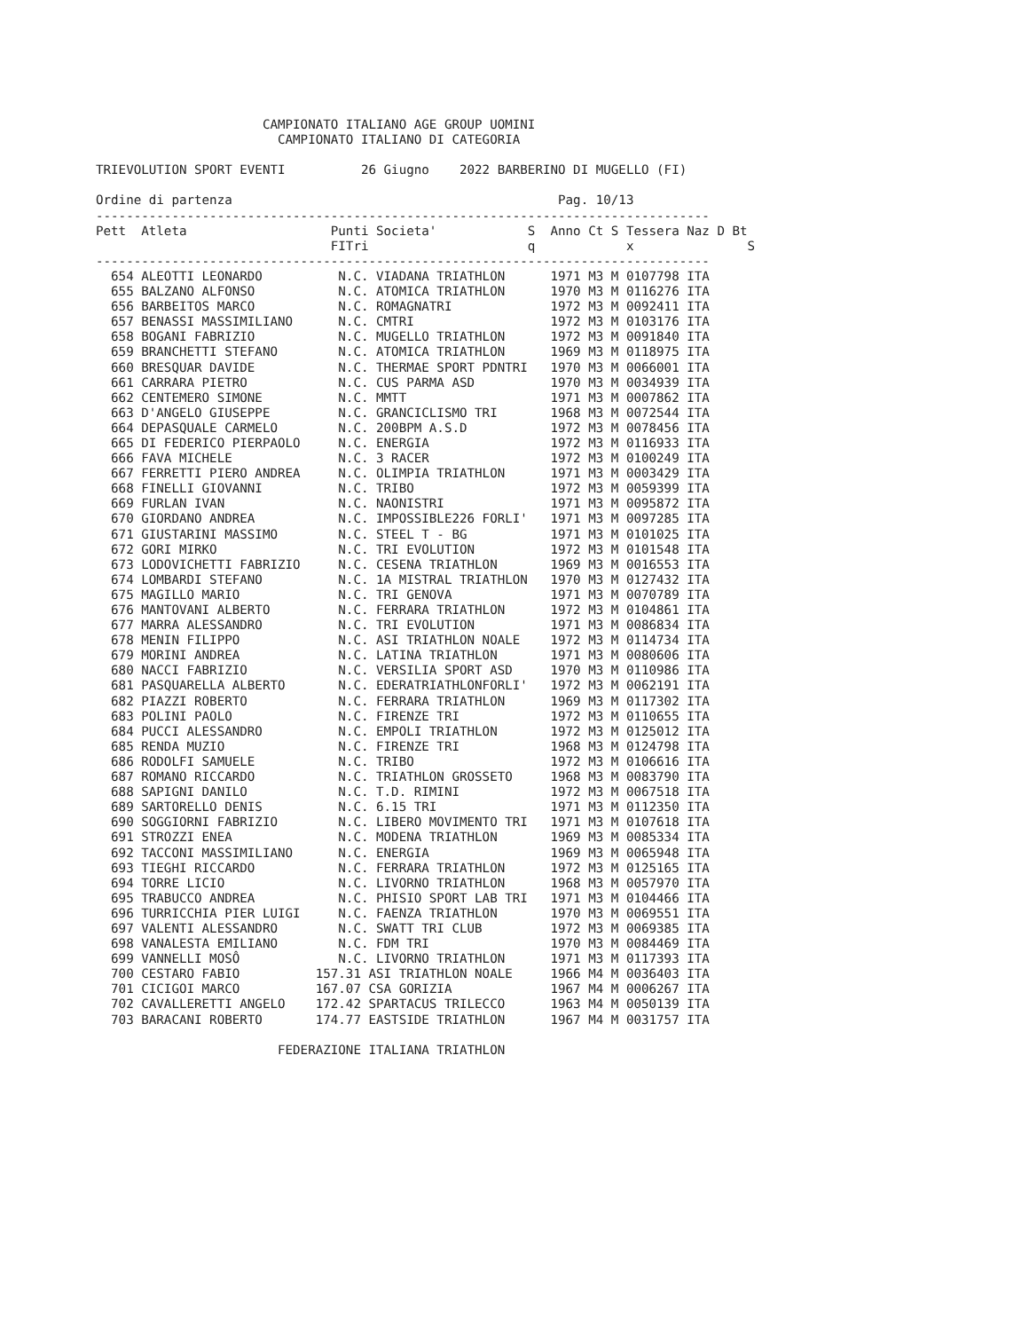CAMPIONATO ITALIANO AGE GROUP UOMINI
                        CAMPIONATO ITALIANO DI CATEGORIA

TRIEVOLUTION SPORT EVENTI          26 Giugno    2022 BARBERINO DI MUGELLO (FI)

Ordine di partenza                                           Pag. 10/13
---------------------------------------------------------------------------------
Pett  Atleta                   Punti Societa'            S  Anno Ct S Tessera Naz D Bt
                               FITri                     q            x               S
---------------------------------------------------------------------------------
  654 ALEOTTI LEONARDO          N.C. VIADANA TRIATHLON      1971 M3 M 0107798 ITA
  655 BALZANO ALFONSO           N.C. ATOMICA TRIATHLON      1970 M3 M 0116276 ITA
  656 BARBEITOS MARCO           N.C. ROMAGNATRI             1972 M3 M 0092411 ITA
  657 BENASSI MASSIMILIANO      N.C. CMTRI                  1972 M3 M 0103176 ITA
  658 BOGANI FABRIZIO           N.C. MUGELLO TRIATHLON      1972 M3 M 0091840 ITA
  659 BRANCHETTI STEFANO        N.C. ATOMICA TRIATHLON      1969 M3 M 0118975 ITA
  660 BRESQUAR DAVIDE           N.C. THERMAE SPORT PDNTRI   1970 M3 M 0066001 ITA
  661 CARRARA PIETRO            N.C. CUS PARMA ASD          1970 M3 M 0034939 ITA
  662 CENTEMERO SIMONE          N.C. MMTT                   1971 M3 M 0007862 ITA
  663 D'ANGELO GIUSEPPE         N.C. GRANCICLISMO TRI       1968 M3 M 0072544 ITA
  664 DEPASQUALE CARMELO        N.C. 200BPM A.S.D           1972 M3 M 0078456 ITA
  665 DI FEDERICO PIERPAOLO     N.C. ENERGIA                1972 M3 M 0116933 ITA
  666 FAVA MICHELE              N.C. 3 RACER                1972 M3 M 0100249 ITA
  667 FERRETTI PIERO ANDREA     N.C. OLIMPIA TRIATHLON      1971 M3 M 0003429 ITA
  668 FINELLI GIOVANNI          N.C. TRIBO                  1972 M3 M 0059399 ITA
  669 FURLAN IVAN               N.C. NAONISTRI              1971 M3 M 0095872 ITA
  670 GIORDANO ANDREA           N.C. IMPOSSIBLE226 FORLI'   1971 M3 M 0097285 ITA
  671 GIUSTARINI MASSIMO        N.C. STEEL T - BG           1971 M3 M 0101025 ITA
  672 GORI MIRKO                N.C. TRI EVOLUTION          1972 M3 M 0101548 ITA
  673 LODOVICHETTI FABRIZIO     N.C. CESENA TRIATHLON       1969 M3 M 0016553 ITA
  674 LOMBARDI STEFANO          N.C. 1A MISTRAL TRIATHLON   1970 M3 M 0127432 ITA
  675 MAGILLO MARIO             N.C. TRI GENOVA             1971 M3 M 0070789 ITA
  676 MANTOVANI ALBERTO         N.C. FERRARA TRIATHLON      1972 M3 M 0104861 ITA
  677 MARRA ALESSANDRO          N.C. TRI EVOLUTION          1971 M3 M 0086834 ITA
  678 MENIN FILIPPO             N.C. ASI TRIATHLON NOALE    1972 M3 M 0114734 ITA
  679 MORINI ANDREA             N.C. LATINA TRIATHLON       1971 M3 M 0080606 ITA
  680 NACCI FABRIZIO            N.C. VERSILIA SPORT ASD     1970 M3 M 0110986 ITA
  681 PASQUARELLA ALBERTO       N.C. EDERATRIATHLONFORLI'   1972 M3 M 0062191 ITA
  682 PIAZZI ROBERTO            N.C. FERRARA TRIATHLON      1969 M3 M 0117302 ITA
  683 POLINI PAOLO              N.C. FIRENZE TRI            1972 M3 M 0110655 ITA
  684 PUCCI ALESSANDRO          N.C. EMPOLI TRIATHLON       1972 M3 M 0125012 ITA
  685 RENDA MUZIO               N.C. FIRENZE TRI            1968 M3 M 0124798 ITA
  686 RODOLFI SAMUELE           N.C. TRIBO                  1972 M3 M 0106616 ITA
  687 ROMANO RICCARDO           N.C. TRIATHLON GROSSETO     1968 M3 M 0083790 ITA
  688 SAPIGNI DANILO            N.C. T.D. RIMINI            1972 M3 M 0067518 ITA
  689 SARTORELLO DENIS          N.C. 6.15 TRI               1971 M3 M 0112350 ITA
  690 SOGGIORNI FABRIZIO        N.C. LIBERO MOVIMENTO TRI   1971 M3 M 0107618 ITA
  691 STROZZI ENEA              N.C. MODENA TRIATHLON       1969 M3 M 0085334 ITA
  692 TACCONI MASSIMILIANO      N.C. ENERGIA                1969 M3 M 0065948 ITA
  693 TIEGHI RICCARDO           N.C. FERRARA TRIATHLON      1972 M3 M 0125165 ITA
  694 TORRE LICIO               N.C. LIVORNO TRIATHLON      1968 M3 M 0057970 ITA
  695 TRABUCCO ANDREA           N.C. PHISIO SPORT LAB TRI   1971 M3 M 0104466 ITA
  696 TURRICCHIA PIER LUIGI     N.C. FAENZA TRIATHLON       1970 M3 M 0069551 ITA
  697 VALENTI ALESSANDRO        N.C. SWATT TRI CLUB         1972 M3 M 0069385 ITA
  698 VANALESTA EMILIANO        N.C. FDM TRI                1970 M3 M 0084469 ITA
  699 VANNELLI MOSÔ             N.C. LIVORNO TRIATHLON      1971 M3 M 0117393 ITA
  700 CESTARO FABIO          157.31 ASI TRIATHLON NOALE     1966 M4 M 0036403 ITA
  701 CICIGOI MARCO          167.07 CSA GORIZIA             1967 M4 M 0006267 ITA
  702 CAVALLERETTI ANGELO    172.42 SPARTACUS TRILECCO      1963 M4 M 0050139 ITA
  703 BARACANI ROBERTO       174.77 EASTSIDE TRIATHLON      1967 M4 M 0031757 ITA

                        FEDERAZIONE ITALIANA TRIATHLON